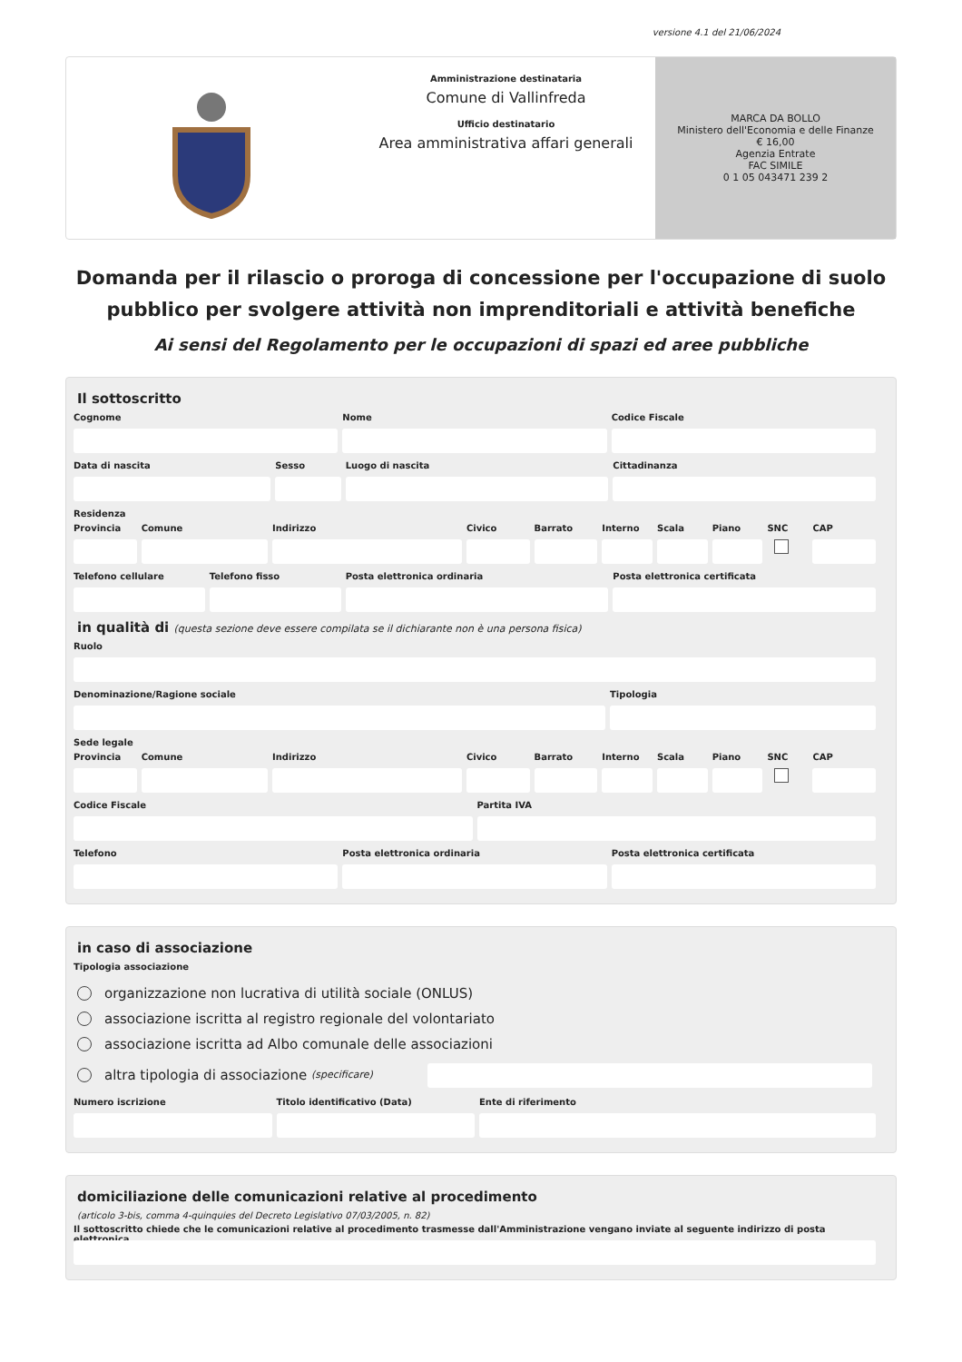versione 4.1 del 21/06/2024
Amministrazione destinataria
Comune di Vallinfreda
Ufficio destinatario
Area amministrativa affari generali
MARCA DA BOLLO
Ministero dell'Economia e delle Finanze
€ 16,00
Agenzia Entrate
FAC SIMILE
0 1 05 043471 239 2
Domanda per il rilascio o proroga di concessione per l'occupazione di suolo pubblico per svolgere attività non imprenditoriali e attività benefiche
Ai sensi del Regolamento per le occupazioni di spazi ed aree pubbliche
Il sottoscritto
Cognome Nome Codice Fiscale
Data di nascita Sesso Luogo di nascita Cittadinanza
Residenza
Provincia Comune Indirizzo Civico Barrato Interno Scala Piano SNC CAP
Telefono cellulare Telefono fisso Posta elettronica ordinaria Posta elettronica certificata
in qualità di (questa sezione deve essere compilata se il dichiarante non è una persona fisica)
Ruolo
Denominazione/Ragione sociale Tipologia
Sede legale
Provincia Comune Indirizzo Civico Barrato Interno Scala Piano SNC CAP
Codice Fiscale Partita IVA
Telefono Posta elettronica ordinaria Posta elettronica certificata
in caso di associazione
Tipologia associazione
organizzazione non lucrativa di utilità sociale (ONLUS)
associazione iscritta al registro regionale del volontariato
associazione iscritta ad Albo comunale delle associazioni
altra tipologia di associazione (specificare)
Numero iscrizione Titolo identificativo (Data) Ente di riferimento
domiciliazione delle comunicazioni relative al procedimento
(articolo 3-bis, comma 4-quinquies del Decreto Legislativo 07/03/2005, n. 82)
Il sottoscritto chiede che le comunicazioni relative al procedimento trasmesse dall'Amministrazione vengano inviate al seguente indirizzo di posta elettronica